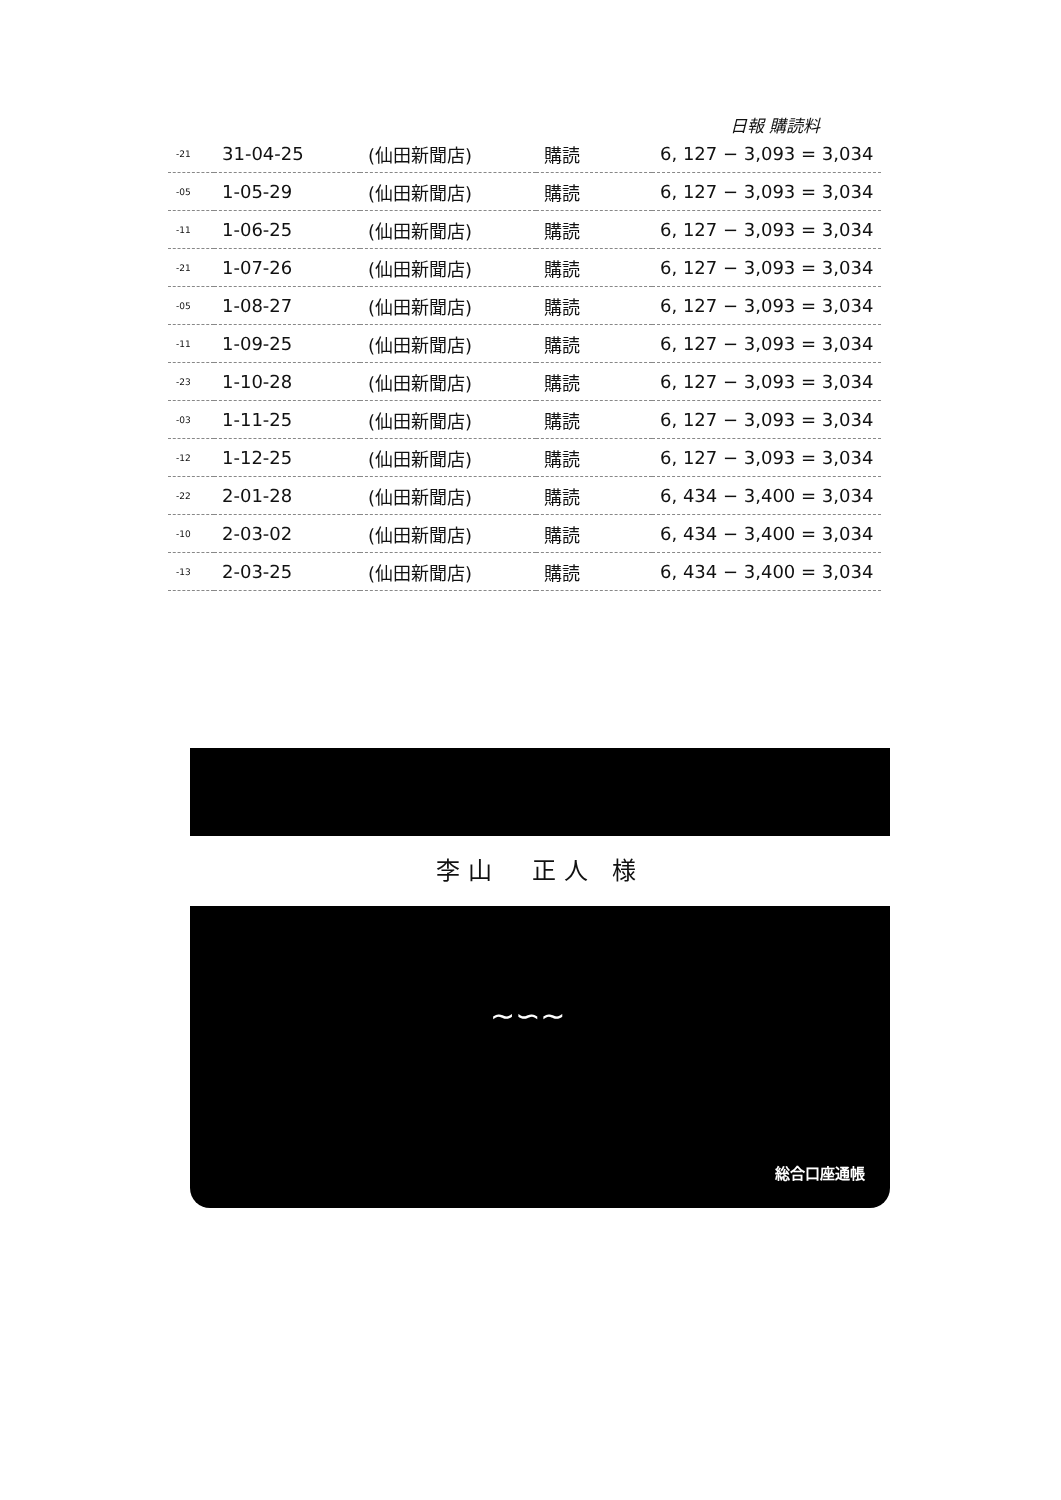日報 購読料
| -21 | 31-04-25 | (仙田新聞店) | 購読 | 6, 127 − 3,093 = 3,034 |
| -05 | 1-05-29 | (仙田新聞店) | 購読 | 6, 127 − 3,093 = 3,034 |
| -11 | 1-06-25 | (仙田新聞店) | 購読 | 6, 127 − 3,093 = 3,034 |
| -21 | 1-07-26 | (仙田新聞店) | 購読 | 6, 127 − 3,093 = 3,034 |
| -05 | 1-08-27 | (仙田新聞店) | 購読 | 6, 127 − 3,093 = 3,034 |
| -11 | 1-09-25 | (仙田新聞店) | 購読 | 6, 127 − 3,093 = 3,034 |
| -23 | 1-10-28 | (仙田新聞店) | 購読 | 6, 127 − 3,093 = 3,034 |
| -03 | 1-11-25 | (仙田新聞店) | 購読 | 6, 127 − 3,093 = 3,034 |
| -12 | 1-12-25 | (仙田新聞店) | 購読 | 6, 127 − 3,093 = 3,034 |
| -22 | 2-01-28 | (仙田新聞店) | 購読 | 6, 434 − 3,400 = 3,034 |
| -10 | 2-03-02 | (仙田新聞店) | 購読 | 6, 434 − 3,400 = 3,034 |
| -13 | 2-03-25 | (仙田新聞店) | 購読 | 6, 434 − 3,400 = 3,034 |
李山　正人 様
~∽~
総合口座通帳